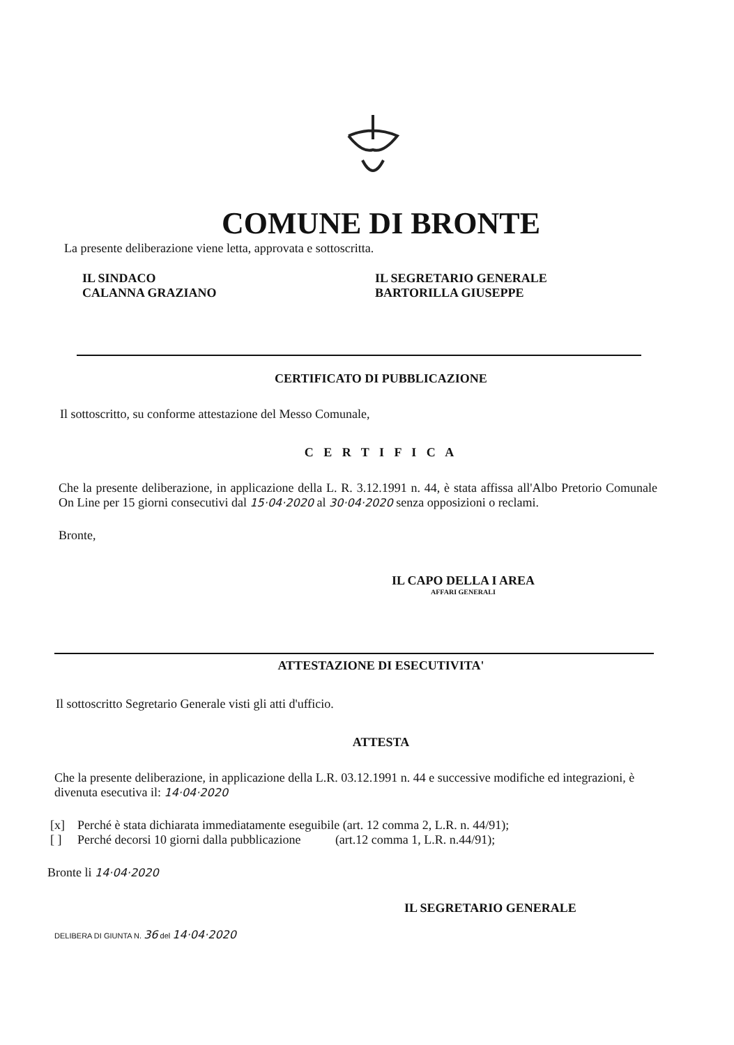COMUNE DI BRONTE
La presente deliberazione viene letta, approvata e sottoscritta.
IL SINDACO
CALANNA GRAZIANO
IL SEGRETARIO GENERALE
BARTORILLA GIUSEPPE
CERTIFICATO DI PUBBLICAZIONE
Il sottoscritto, su conforme attestazione del Messo Comunale,
C E R T I F I C A
Che la presente deliberazione, in applicazione della L. R. 3.12.1991 n. 44, è stata affissa all'Albo Pretorio Comunale On Line per 15 giorni consecutivi dal 15·04·2020 al 30·04·2020 senza opposizioni o reclami.
Bronte,
IL CAPO DELLA I AREA
AFFARI GENERALI
ATTESTAZIONE DI ESECUTIVITA'
Il sottoscritto Segretario Generale visti gli atti d'ufficio.
ATTESTA
Che la presente deliberazione, in applicazione della L.R. 03.12.1991 n. 44 e successive modifiche ed integrazioni, è divenuta esecutiva il: 14·04·2020
[x] Perché è stata dichiarata immediatamente eseguibile (art. 12 comma 2, L.R. n. 44/91);
[ ] Perché decorsi 10 giorni dalla pubblicazione (art.12 comma 1, L.R. n.44/91);
Bronte li 14·04·2020
IL SEGRETARIO GENERALE
DELIBERA DI GIUNTA N. 36 del 14·04·2020